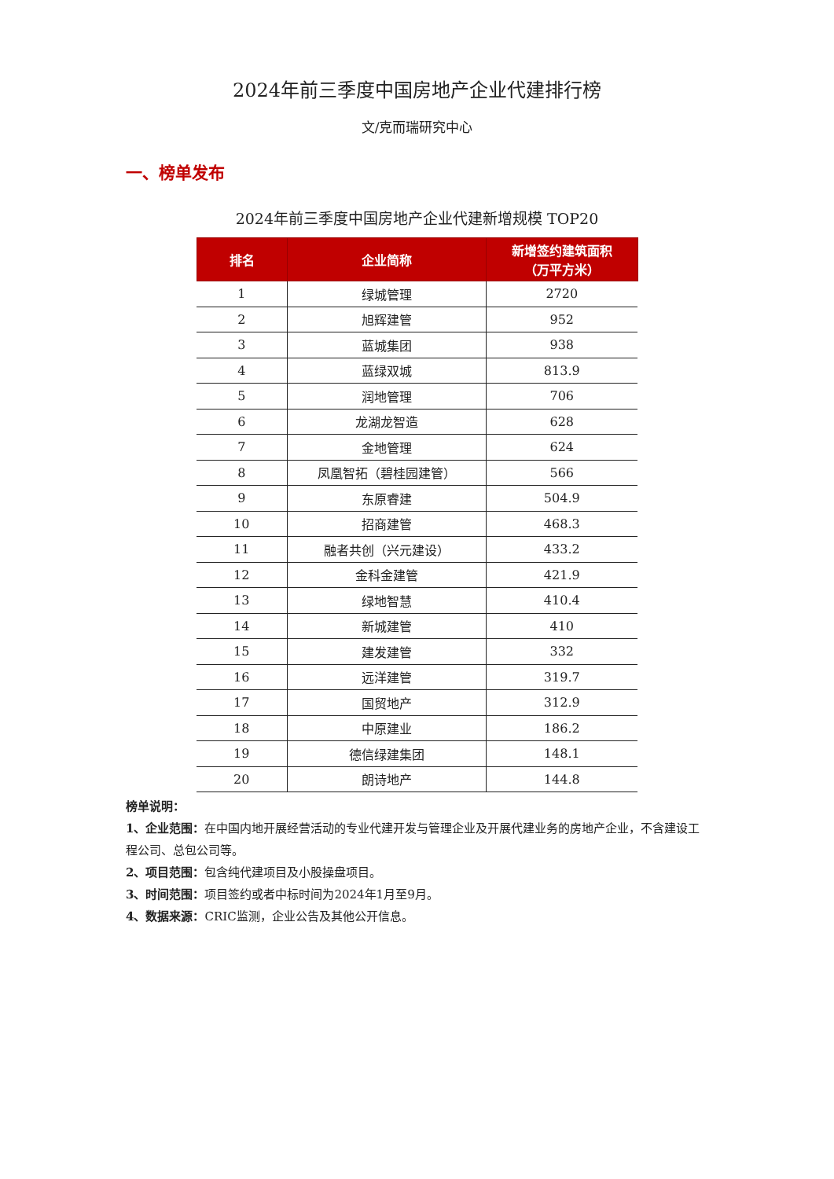2024年前三季度中国房地产企业代建排行榜
文/克而瑞研究中心
一、榜单发布
2024年前三季度中国房地产企业代建新增规模 TOP20
| 排名 | 企业简称 | 新增签约建筑面积 （万平方米） |
| --- | --- | --- |
| 1 | 绿城管理 | 2720 |
| 2 | 旭辉建管 | 952 |
| 3 | 蓝城集团 | 938 |
| 4 | 蓝绿双城 | 813.9 |
| 5 | 润地管理 | 706 |
| 6 | 龙湖龙智造 | 628 |
| 7 | 金地管理 | 624 |
| 8 | 凤凰智拓（碧桂园建管） | 566 |
| 9 | 东原睿建 | 504.9 |
| 10 | 招商建管 | 468.3 |
| 11 | 融者共创（兴元建设） | 433.2 |
| 12 | 金科金建管 | 421.9 |
| 13 | 绿地智慧 | 410.4 |
| 14 | 新城建管 | 410 |
| 15 | 建发建管 | 332 |
| 16 | 远洋建管 | 319.7 |
| 17 | 国贸地产 | 312.9 |
| 18 | 中原建业 | 186.2 |
| 19 | 德信绿建集团 | 148.1 |
| 20 | 朗诗地产 | 144.8 |
榜单说明：
1、企业范围：在中国内地开展经营活动的专业代建开发与管理企业及开展代建业务的房地产企业，不含建设工程公司、总包公司等。
2、项目范围：包含纯代建项目及小股操盘项目。
3、时间范围：项目签约或者中标时间为2024年1月至9月。
4、数据来源：CRIC监测，企业公告及其他公开信息。